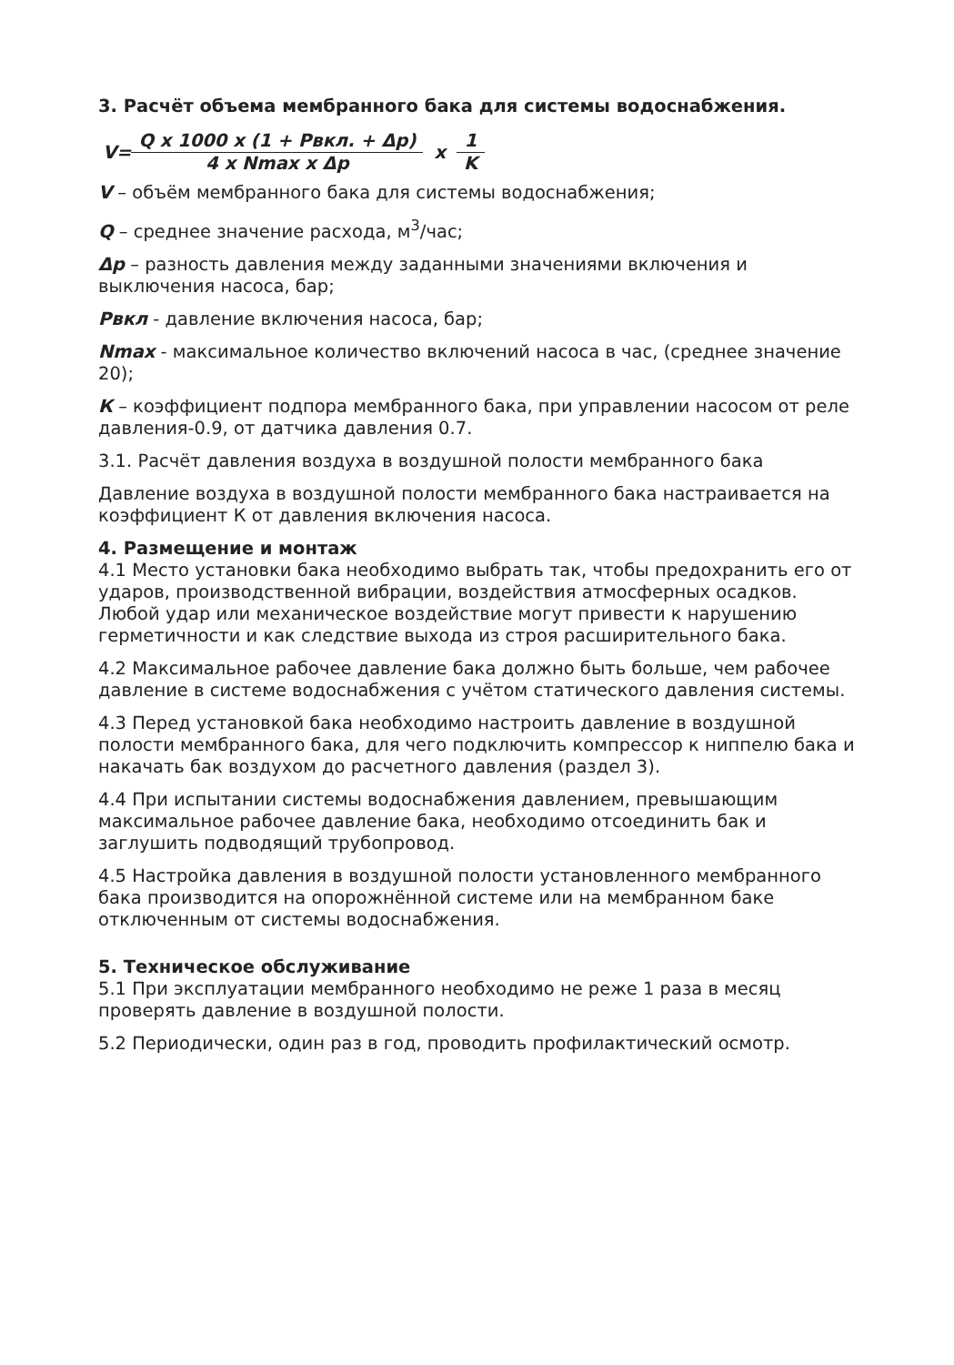3. Расчёт объема мембранного бака для системы водоснабжения.
V= Q x 1000 x (1 + Рвкл. + Δр) 4 x Nmax x Δр x 1 K
V – объём мембранного бака для системы водоснабжения;
Q – среднее значение расхода, м<sup>3</sup>/час;
Δр – разность давления между заданными значениями включения и выключения насоса, бар;
Рвкл - давление включения насоса, бар;
Nmax - максимальное количество включений насоса в час, (среднее значение 20);
К – коэффициент подпора мембранного бака, при управлении насосом от реле давления-0.9, от датчика давления 0.7.
3.1. Расчёт давления воздуха в воздушной полости мембранного бака
Давление воздуха в воздушной полости мембранного бака настраивается на коэффициент К от давления включения насоса.
4. Размещение и монтаж
4.1 Место установки бака необходимо выбрать так, чтобы предохранить его от ударов, производственной вибрации, воздействия атмосферных осадков. Любой удар или механическое воздействие могут привести к нарушению герметичности и как следствие выхода из строя расширительного бака.
4.2 Максимальное рабочее давление бака должно быть больше, чем рабочее давление в системе водоснабжения с учётом статического давления системы.
4.3 Перед установкой бака необходимо настроить давление в воздушной полости мембранного бака, для чего подключить компрессор к ниппелю бака и накачать бак воздухом до расчетного давления (раздел 3).
4.4 При испытании системы водоснабжения давлением, превышающим максимальное рабочее давление бака, необходимо отсоединить бак и заглушить подводящий трубопровод.
4.5 Настройка давления в воздушной полости установленного мембранного бака производится на опорожнённой системе или на мембранном баке отключенным от системы водоснабжения.
5. Техническое обслуживание
5.1 При эксплуатации мембранного необходимо не реже 1 раза в месяц проверять давление в воздушной полости.
5.2 Периодически, один раз в год, проводить профилактический осмотр.